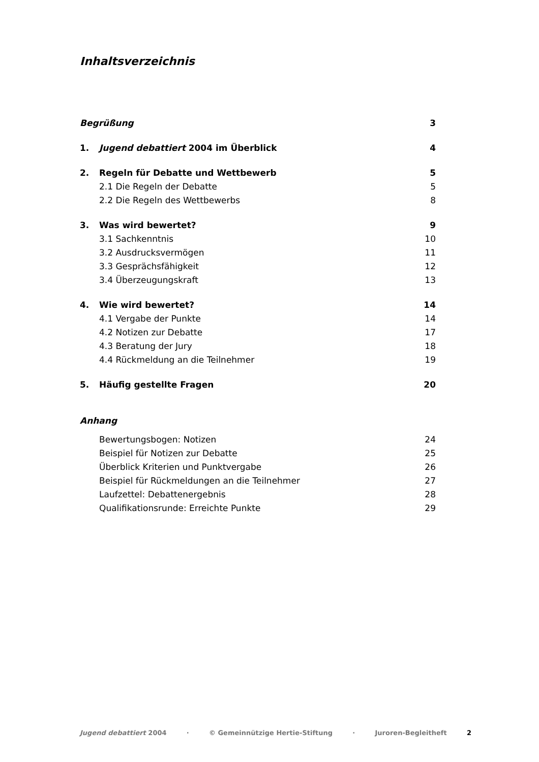Inhaltsverzeichnis
Begrüßung 3
1. Jugend debattiert 2004 im Überblick 4
2. Regeln für Debatte und Wettbewerb 5
2.1 Die Regeln der Debatte 5
2.2 Die Regeln des Wettbewerbs 8
3. Was wird bewertet? 9
3.1 Sachkenntnis 10
3.2 Ausdrucksvermögen 11
3.3 Gesprächsfähigkeit 12
3.4 Überzeugungskraft 13
4. Wie wird bewertet? 14
4.1 Vergabe der Punkte 14
4.2 Notizen zur Debatte 17
4.3 Beratung der Jury 18
4.4 Rückmeldung an die Teilnehmer 19
5. Häufig gestellte Fragen 20
Anhang
Bewertungsbogen: Notizen 24
Beispiel für Notizen zur Debatte 25
Überblick Kriterien und Punktvergabe 26
Beispiel für Rückmeldungen an die Teilnehmer 27
Laufzettel: Debattenergebnis 28
Qualifikationsrunde: Erreichte Punkte 29
Jugend debattiert 2004 · © Gemeinnützige Hertie-Stiftung · Juroren-Begleitheft 2